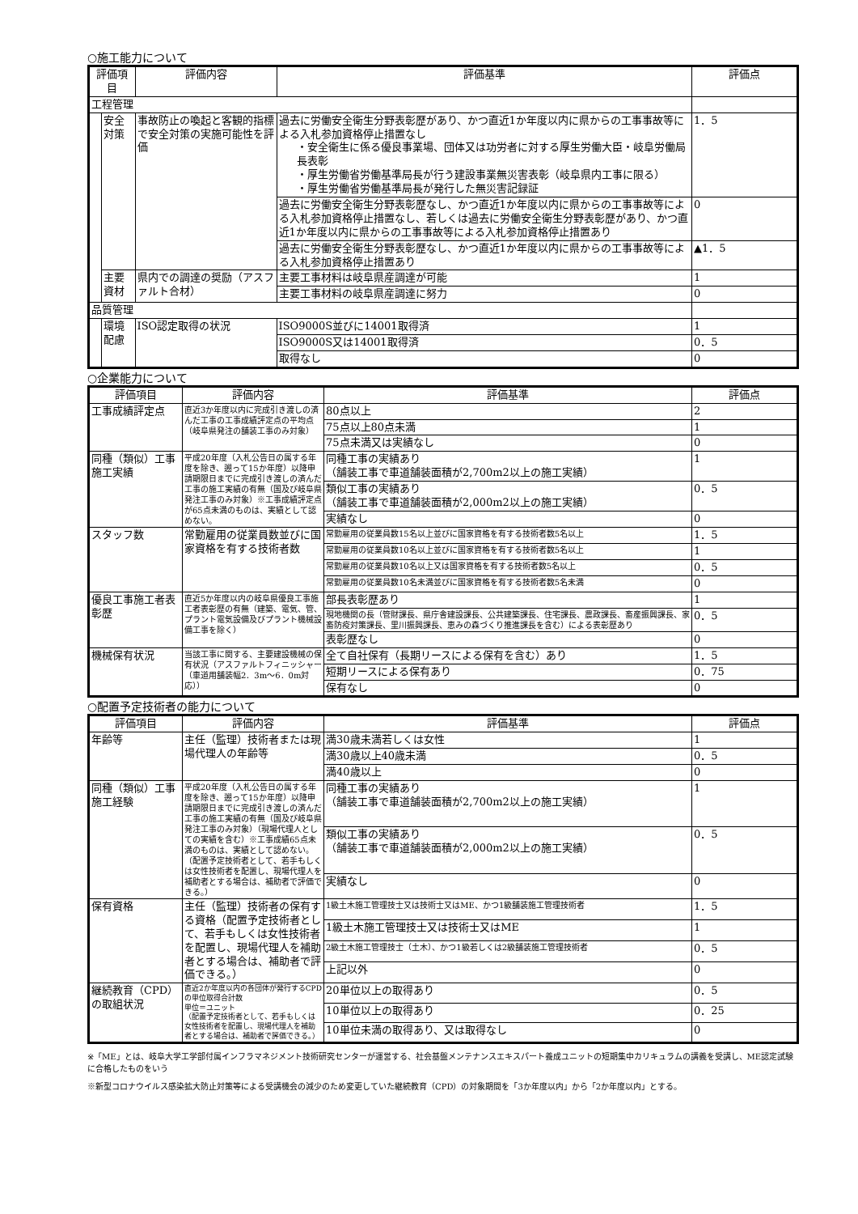○施工能力について
| 評価項目 | | 評価内容 | 評価基準 | 評価点 |
| --- | --- | --- | --- | --- |
| 工程管理 | | | | |
| | 安全対策 | 事故防止の喚起と客観的指標で安全対策の実施可能性を評価 | 過去に労働安全衛生分野表彰歴があり、かつ直近1か年度以内に県からの工事事故等による入札参加資格停止措置なし ・安全衛生に係る優良事業場、団体又は功労者に対する厚生労働大臣・岐阜労働局長表彰 ・厚生労働省労働基準局長が行う建設事業無災害表彰（岐阜県内工事に限る） ・厚生労働省労働基準局長が発行した無災害記録証 | 1．5 |
| | | | 過去に労働安全衛生分野表彰歴なし、かつ直近1か年度以内に県からの工事事故等による入札参加資格停止措置なし、若しくは過去に労働安全衛生分野表彰歴があり、かつ直近1か年度以内に県からの工事事故等による入札参加資格停止措置あり | 0 |
| | | | 過去に労働安全衛生分野表彰歴なし、かつ直近1か年度以内に県からの工事事故等による入札参加資格停止措置あり | ▲1．5 |
| | 主要資材 | 県内での調達の奨励（アスファルト合材） | 主要工事材料は岐阜県産調達が可能 | 1 |
| | | | 主要工事材料の岐阜県産調達に努力 | 0 |
| 品質管理 | | | | |
| | 環境配慮 | ISO認定取得の状況 | ISO9000S並びに14001取得済 | 1 |
| | | | ISO9000S又は14001取得済 | 0．5 |
| | | | 取得なし | 0 |
○企業能力について
| 評価項目 | 評価内容 | 評価基準 | 評価点 |
| --- | --- | --- | --- |
| 工事成績評定点 | 直近3か年度以内に完成引き渡しの済んだ工事の工事成績評定点の平均点（岐阜県発注の舗装工事のみ対象） | 80点以上 | 2 |
| | | 75点以上80点未満 | 1 |
| | | 75点未満又は実績なし | 0 |
| 同種（類似）工事施工実績 | 平成20年度（入札公告日の属する年度を除き、遡って15か年度）以降申請期限日までに完成引き渡しの済んだ工事の施工実績の有無（国及び岐阜県発注工事のみ対象）※工事成績評定点が65点未満のものは、実績として認めない。 | 同種工事の実績あり （舗装工事で車道舗装面積が2,700m2以上の施工実績） | 1 |
| | | 類似工事の実績あり （舗装工事で車道舗装面積が2,000m2以上の施工実績） | 0．5 |
| | | 実績なし | 0 |
| スタッフ数 | 常勤雇用の従業員数並びに国家資格を有する技術者数 | 常勤雇用の従業員数15名以上並びに国家資格を有する技術者数5名以上 | 1．5 |
| | | 常勤雇用の従業員数10名以上並びに国家資格を有する技術者数5名以上 | 1 |
| | | 常勤雇用の従業員数10名以上又は国家資格を有する技術者数5名以上 | 0．5 |
| | | 常勤雇用の従業員数10名未満並びに国家資格を有する技術者数5名未満 | 0 |
| 優良工事施工者表彰歴 | 直近5か年度以内の岐阜県優良工事施工者表彰歴の有無（建築、電気、管、プラント電気設備及びプラント機械設備工事を除く） | 部長表彰歴あり | 1 |
| | | 現地機関の長（管財課長、県庁舎建設課長、公共建築課長、住宅課長、農政課長、畜産振興課長、家畜防疫対策課長、里川振興課長、恵みの森づくり推進課長を含む）による表彰歴あり | 0．5 |
| | | 表彰歴なし | 0 |
| 機械保有状況 | 当該工事に関する、主要建設機械の保有状況（アスファルトフィニッシャー（車道用舗装幅2．3m～6．0m対応）） | 全て自社保有（長期リースによる保有を含む）あり | 1．5 |
| | | 短期リースによる保有あり | 0．75 |
| | | 保有なし | 0 |
○配置予定技術者の能力について
| 評価項目 | 評価内容 | 評価基準 | 評価点 |
| --- | --- | --- | --- |
| 年齢等 | 主任（監理）技術者または現場代理人の年齢等 | 満30歳未満若しくは女性 | 1 |
| | | 満30歳以上40歳未満 | 0．5 |
| | | 満40歳以上 | 0 |
| 同種（類似）工事施工経験 | 平成20年度（入札公告日の属する年度を除き、遡って15か年度）以降申請期限日までに完成引き渡しの済んだ工事の施工実績の有無（国及び岐阜県発注工事のみ対象）（現場代理人としての実績を含む）※工事成績65点未満のものは、実績として認めない。（配置予定技術者として、若手もしくは女性技術者を配置し、現場代理人を補助者とする場合は、補助者で評価できる。） | 同種工事の実績あり （舗装工事で車道舗装面積が2,700m2以上の施工実績） | 1 |
| | | 類似工事の実績あり （舗装工事で車道舗装面積が2,000m2以上の施工実績） | 0．5 |
| | | 実績なし | 0 |
| 保有資格 | 主任（監理）技術者の保有する資格（配置予定技術者として、若手もしくは女性技術者を配置し、現場代理人を補助者とする場合は、補助者で評価できる。） | 1級土木施工管理技士又は技術士又はME、かつ1級舗装施工管理技術者 | 1．5 |
| | | 1級土木施工管理技士又は技術士又はME | 1 |
| | | 2級土木施工管理技士（土木）、かつ1級若しくは2級舗装施工管理技術者 | 0．5 |
| | | 上記以外 | 0 |
| 継続教育（CPD）の取組状況 | 直近2か年度以内の各団体が発行するCPDの単位取得合計数 単位＝ユニット （配置予定技術者として、若手もしくは女性技術者を配置し、現場代理人を補助者とする場合は、補助者で評価できる。） | 20単位以上の取得あり | 0．5 |
| | | 10単位以上の取得あり | 0．25 |
| | | 10単位未満の取得あり、又は取得なし | 0 |
※「ME」とは、岐阜大学工学部付属インフラマネジメント技術研究センターが運営する、社会基盤メンテナンスエキスパート養成ユニットの短期集中カリキュラムの講義を受講し、ME認定試験に合格したものをいう
※新型コロナウイルス感染拡大防止対策等による受講機会の減少のため変更していた継続教育（CPD）の対象期間を「3か年度以内」から「2か年度以内」とする。